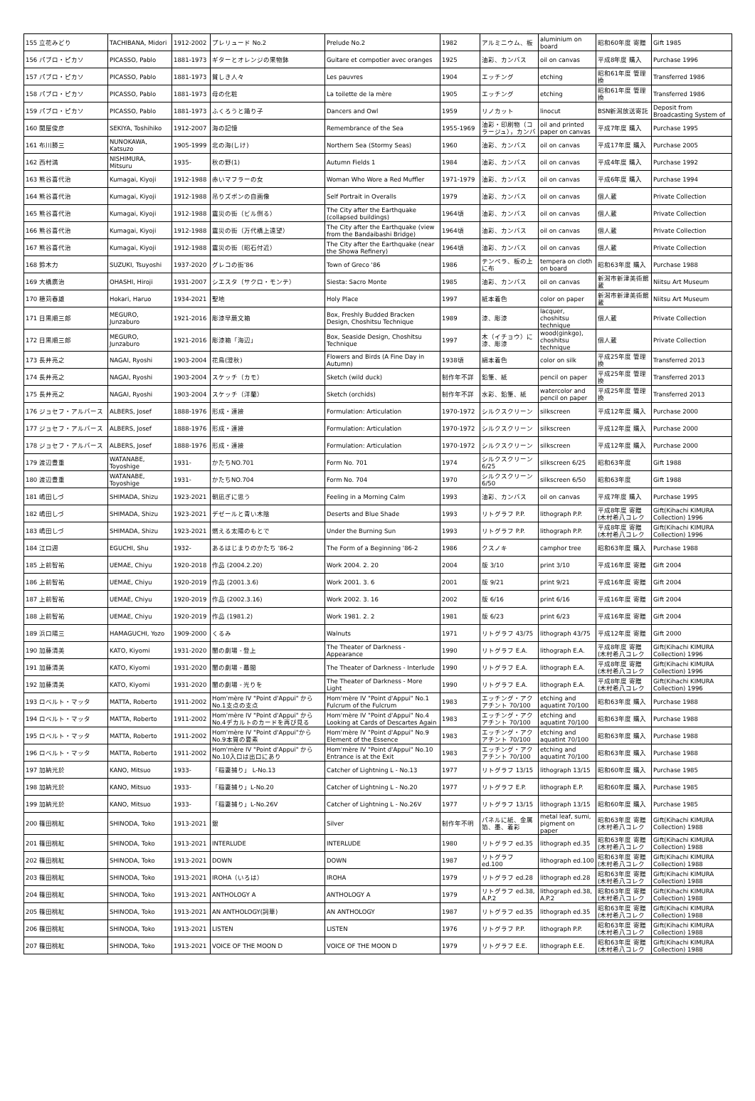| 155 立花みどり | TACHIBANA, Midori | 1912-2002 | プレリュード No.2 | Prelude No.2 | 1982 | アルミニウム、板 | aluminium on board | 昭和60年度 寄贈 | Gift 1985 |
| 156 パブロ・ピカソ | PICASSO, Pablo | 1881-1973 | ギターとオレンジの果物鉢 | Guitare et compotier avec oranges | 1925 | 油彩、カンバス | oil on canvas | 平成8年度 購入 | Purchase 1996 |
| 157 パブロ・ピカソ | PICASSO, Pablo | 1881-1973 | 貧しき人々 | Les pauvres | 1904 | エッチング | etching | 昭和61年度 管理換 | Transferred 1986 |
| 158 パブロ・ピカソ | PICASSO, Pablo | 1881-1973 | 母の化粧 | La toilette de la mère | 1905 | エッチング | etching | 昭和61年度 管理換 | Transferred 1986 |
| 159 パブロ・ピカソ | PICASSO, Pablo | 1881-1973 | ふくろうと踊り子 | Dancers and Owl | 1959 | リノカット | linocut | BSN新潟放送寄託 | Deposit from Broadcasting System of |
| 160 関屋俊彦 | SEKIYA, Toshihiko | 1912-2007 | 海の記憶 | Remembrance of the Sea | 1955-1969 | 油彩・印刷物（コラージュ），カンバ | oil and printed paper on canvas | 平成7年度 購入 | Purchase 1995 |
| 161 布川勝三 | NUNOKAWA, Katsuzo | 1905-1999 | 北の海(しけ) | Northern Sea (Stormy Seas) | 1960 | 油彩、カンバス | oil on canvas | 平成17年度 購入 | Purchase 2005 |
| 162 西村満 | NISHIMURA, Mitsuru | 1935- | 秋の野(1) | Autumn Fields 1 | 1984 | 油彩、カンバス | oil on canvas | 平成4年度 購入 | Purchase 1992 |
| 163 熊谷喜代治 | Kumagai, Kiyoji | 1912-1988 | 赤いマフラーの女 | Woman Who Wore a Red Muffler | 1971-1979 | 油彩、カンバス | oil on canvas | 平成6年度 購入 | Purchase 1994 |
| 164 熊谷喜代治 | Kumagai, Kiyoji | 1912-1988 | 吊りズボンの自画像 | Self Portrait in Overalls | 1979 | 油彩、カンバス | oil on canvas | 個人蔵 | Private Collection |
| 165 熊谷喜代治 | Kumagai, Kiyoji | 1912-1988 | 震災の街（ビル倒る） | The City after the Earthquake (collapsed buildings) | 1964頃 | 油彩、カンバス | oil on canvas | 個人蔵 | Private Collection |
| 166 熊谷喜代治 | Kumagai, Kiyoji | 1912-1988 | 震災の街（万代橋上遠望） | The City after the Earthquake (view from the Bandaibashi Bridge) | 1964頃 | 油彩、カンバス | oil on canvas | 個人蔵 | Private Collection |
| 167 熊谷喜代治 | Kumagai, Kiyoji | 1912-1988 | 震災の街（昭石付近） | The City after the Earthquake (near the Showa Refinery) | 1964頃 | 油彩、カンバス | oil on canvas | 個人蔵 | Private Collection |
| 168 鈴木力 | SUZUKI, Tsuyoshi | 1937-2020 | グレコの街'86 | Town of Greco '86 | 1986 | テンペラ、板の上に布 | tempera on cloth on board | 昭和63年度 購入 | Purchase 1988 |
| 169 大橋廣治 | OHASHI, Hiroji | 1931-2007 | シエスタ（サクロ・モンテ） | Siesta: Sacro Monte | 1985 | 油彩、カンバス | oil on canvas | 新潟市新津美術館蔵 | Niitsu Art Museum |
| 170 穂苅春雄 | Hokari, Haruo | 1934-2021 | 聖地 | Holy Place | 1997 | 紙本着色 | color on paper | 新潟市新津美術館蔵 | Niitsu Art Museum |
| 171 目黒順三郎 | MEGURO, Junzaburo | 1921-2016 | 彫漆早蕨文箱 | Box, Freshly Budded Bracken Design, Choshitsu Technique | 1989 | 漆、彫漆 | lacquer, choshitsu technique | 個人蔵 | Private Collection |
| 172 目黒順三郎 | MEGURO, Junzaburo | 1921-2016 | 彫漆箱「海辺」 | Box, Seaside Design, Choshitsu Technique | 1997 | 木（イチョウ）に漆、彫漆 | wood(ginkgo), choshitsu technique | 個人蔵 | Private Collection |
| 173 長井亮之 | NAGAI, Ryoshi | 1903-2004 | 花鳥(澄秋) | Flowers and Birds (A Fine Day in Autumn) | 1938頃 | 絹本着色 | color on silk | 平成25年度 管理換 | Transferred 2013 |
| 174 長井亮之 | NAGAI, Ryoshi | 1903-2004 | スケッチ（カモ） | Sketch (wild duck) | 制作年不詳 | 鉛筆、紙 | pencil on paper | 平成25年度 管理換 | Transferred 2013 |
| 175 長井亮之 | NAGAI, Ryoshi | 1903-2004 | スケッチ（洋蘭） | Sketch (orchids) | 制作年不詳 | 水彩、鉛筆、紙 | watercolor and pencil on paper | 平成25年度 管理換 | Transferred 2013 |
| 176 ジョセフ・アルバース | ALBERS, Josef | 1888-1976 | 形成・連接 | Formulation: Articulation | 1970-1972 | シルクスクリーン | silkscreen | 平成12年度 購入 | Purchase 2000 |
| 177 ジョセフ・アルバース | ALBERS, Josef | 1888-1976 | 形成・連接 | Formulation: Articulation | 1970-1972 | シルクスクリーン | silkscreen | 平成12年度 購入 | Purchase 2000 |
| 178 ジョセフ・アルバース | ALBERS, Josef | 1888-1976 | 形成・連接 | Formulation: Articulation | 1970-1972 | シルクスクリーン | silkscreen | 平成12年度 購入 | Purchase 2000 |
| 179 渡辺豊重 | WATANABE, Toyoshige | 1931- | かたちNO.701 | Form No. 701 | 1974 | シルクスクリーン 6/25 | silkscreen 6/25 | 昭和63年度 | Gift 1988 |
| 180 渡辺豊重 | WATANABE, Toyoshige | 1931- | かたちNO.704 | Form No. 704 | 1970 | シルクスクリーン 6/50 | silkscreen 6/50 | 昭和63年度 | Gift 1988 |
| 181 嶋田しづ | SHIMADA, Shizu | 1923-2021 | 朝凪ぎに思う | Feeling in a Morning Calm | 1993 | 油彩、カンバス | oil on canvas | 平成7年度 購入 | Purchase 1995 |
| 182 嶋田しづ | SHIMADA, Shizu | 1923-2021 | デゼールと青い木陰 | Deserts and Blue Shade | 1993 | リトグラフ P.P. | lithograph P.P. | 平成8年度 寄贈(木村希八コレク | Gift(Kihachi KIMURA Collection) 1996 |
| 183 嶋田しづ | SHIMADA, Shizu | 1923-2021 | 燃える太陽のもとで | Under the Burning Sun | 1993 | リトグラフ P.P. | lithograph P.P. | 平成8年度 寄贈(木村希八コレク | Gift(Kihachi KIMURA Collection) 1996 |
| 184 江口週 | EGUCHI, Shu | 1932- | あるはじまりのかたち '86-2 | The Form of a Beginning '86-2 | 1986 | クスノキ | camphor tree | 昭和63年度 購入 | Purchase 1988 |
| 185 上前智祐 | UEMAE, Chiyu | 1920-2018 | 作品 (2004.2.20) | Work 2004. 2. 20 | 2004 | 版 3/10 | print 3/10 | 平成16年度 寄贈 | Gift 2004 |
| 186 上前智祐 | UEMAE, Chiyu | 1920-2019 | 作品 (2001.3.6) | Work 2001. 3. 6 | 2001 | 版 9/21 | print 9/21 | 平成16年度 寄贈 | Gift 2004 |
| 187 上前智祐 | UEMAE, Chiyu | 1920-2019 | 作品 (2002.3.16) | Work 2002. 3. 16 | 2002 | 版 6/16 | print 6/16 | 平成16年度 寄贈 | Gift 2004 |
| 188 上前智祐 | UEMAE, Chiyu | 1920-2019 | 作品 (1981.2) | Work 1981. 2. 2 | 1981 | 版 6/23 | print 6/23 | 平成16年度 寄贈 | Gift 2004 |
| 189 浜口陽三 | HAMAGUCHI, Yozo | 1909-2000 | くるみ | Walnuts | 1971 | リトグラフ 43/75 | lithograph 43/75 | 平成12年度 寄贈 | Gift 2000 |
| 190 加藤清美 | KATO, Kiyomi | 1931-2020 | 闇の劇場 - 登上 | The Theater of Darkness - Appearance | 1990 | リトグラフ E.A. | lithograph E.A. | 平成8年度 寄贈(木村希八コレク | Gift(Kihachi KIMURA Collection) 1996 |
| 191 加藤清美 | KATO, Kiyomi | 1931-2020 | 闇の劇場 - 幕間 | The Theater of Darkness - Interlude | 1990 | リトグラフ E.A. | lithograph E.A. | 平成8年度 寄贈(木村希八コレク | Gift(Kihachi KIMURA Collection) 1996 |
| 192 加藤清美 | KATO, Kiyomi | 1931-2020 | 闇の劇場 - 光りを | The Theater of Darkness - More Light | 1990 | リトグラフ E.A. | lithograph E.A. | 平成8年度 寄贈(木村希八コレク | Gift(Kihachi KIMURA Collection) 1996 |
| 193 ロベルト・マッタ | MATTA, Roberto | 1911-2002 | Hom'mère IV "Point d'Appui" から No.1支点の支点 | Hom'mère IV "Point d'Appui" No.1 Fulcrum of the Fulcrum | 1983 | エッチング・アクアチント 70/100 | etching and aquatint 70/100 | 昭和63年度 購入 | Purchase 1988 |
| 194 ロベルト・マッタ | MATTA, Roberto | 1911-2002 | Hom'mère IV "Point d'Appui" から No.4デカルトのカードを再び見る | Hom'mère IV "Point d'Appui" No.4 Looking at Cards of Descartes Again | 1983 | エッチング・アクアチント 70/100 | etching and aquatint 70/100 | 昭和63年度 購入 | Purchase 1988 |
| 195 ロベルト・マッタ | MATTA, Roberto | 1911-2002 | Hom'mère IV "Point d'Appui"から No.9本質の要素 | Hom'mère IV "Point d'Appui" No.9 Element of the Essence | 1983 | エッチング・アクアチント 70/100 | etching and aquatint 70/100 | 昭和63年度 購入 | Purchase 1988 |
| 196 ロベルト・マッタ | MATTA, Roberto | 1911-2002 | Hom'mère IV "Point d'Appui" から No.10入口は出口にあり | Hom'mère IV "Point d'Appui" No.10 Entrance is at the Exit | 1983 | エッチング・アクアチント 70/100 | etching and aquatint 70/100 | 昭和63年度 購入 | Purchase 1988 |
| 197 加納光於 | KANO, Mitsuo | 1933- | 「稲妻捕り」 L-No.13 | Catcher of Lightning L - No.13 | 1977 | リトグラフ 13/15 | lithograph 13/15 | 昭和60年度 購入 | Purchase 1985 |
| 198 加納光於 | KANO, Mitsuo | 1933- | 「稲妻捕り」L-No.20 | Catcher of Lightning L - No.20 | 1977 | リトグラフ E.P. | lithograph E.P. | 昭和60年度 購入 | Purchase 1985 |
| 199 加納光於 | KANO, Mitsuo | 1933- | 「稲妻捕り」L-No.26V | Catcher of Lightning L - No.26V | 1977 | リトグラフ 13/15 | lithograph 13/15 | 昭和60年度 購入 | Purchase 1985 |
| 200 篠田桃紅 | SHINODA, Toko | 1913-2021 | 銀 | Silver | 制作年不明 | パネルに紙、金属箔、墨、着彩 | metal leaf, sumi, pigment on paper | 昭和63年度 寄贈(木村希八コレク | Gift(Kihachi KIMURA Collection) 1988 |
| 201 篠田桃紅 | SHINODA, Toko | 1913-2021 | INTERLUDE | INTERLUDE | 1980 | リトグラフ ed.35 | lithograph ed.35 | 昭和63年度 寄贈(木村希八コレク | Gift(Kihachi KIMURA Collection) 1988 |
| 202 篠田桃紅 | SHINODA, Toko | 1913-2021 | DOWN | DOWN | 1987 | リトグラフ ed.100 | lithograph ed.100 | 昭和63年度 寄贈(木村希八コレク | Gift(Kihachi KIMURA Collection) 1988 |
| 203 篠田桃紅 | SHINODA, Toko | 1913-2021 | IROHA（いろは） | IROHA | 1979 | リトグラフ ed.28 | lithograph ed.28 | 昭和63年度 寄贈(木村希八コレク | Gift(Kihachi KIMURA Collection) 1988 |
| 204 篠田桃紅 | SHINODA, Toko | 1913-2021 | ANTHOLOGY A | ANTHOLOGY A | 1979 | リトグラフ ed.38, A.P.2 | lithograph ed.38, A.P.2 | 昭和63年度 寄贈(木村希八コレク | Gift(Kihachi KIMURA Collection) 1988 |
| 205 篠田桃紅 | SHINODA, Toko | 1913-2021 | AN ANTHOLOGY(詞華) | AN ANTHOLOGY | 1987 | リトグラフ ed.35 | lithograph ed.35 | 昭和63年度 寄贈(木村希八コレク | Gift(Kihachi KIMURA Collection) 1988 |
| 206 篠田桃紅 | SHINODA, Toko | 1913-2021 | LISTEN | LISTEN | 1976 | リトグラフ P.P. | lithograph P.P. | 昭和63年度 寄贈(木村希八コレク | Gift(Kihachi KIMURA Collection) 1988 |
| 207 篠田桃紅 | SHINODA, Toko | 1913-2021 | VOICE OF THE MOON D | VOICE OF THE MOON D | 1979 | リトグラフ E.E. | lithograph E.E. | 昭和63年度 寄贈(木村希八コレク | Gift(Kihachi KIMURA Collection) 1988 |